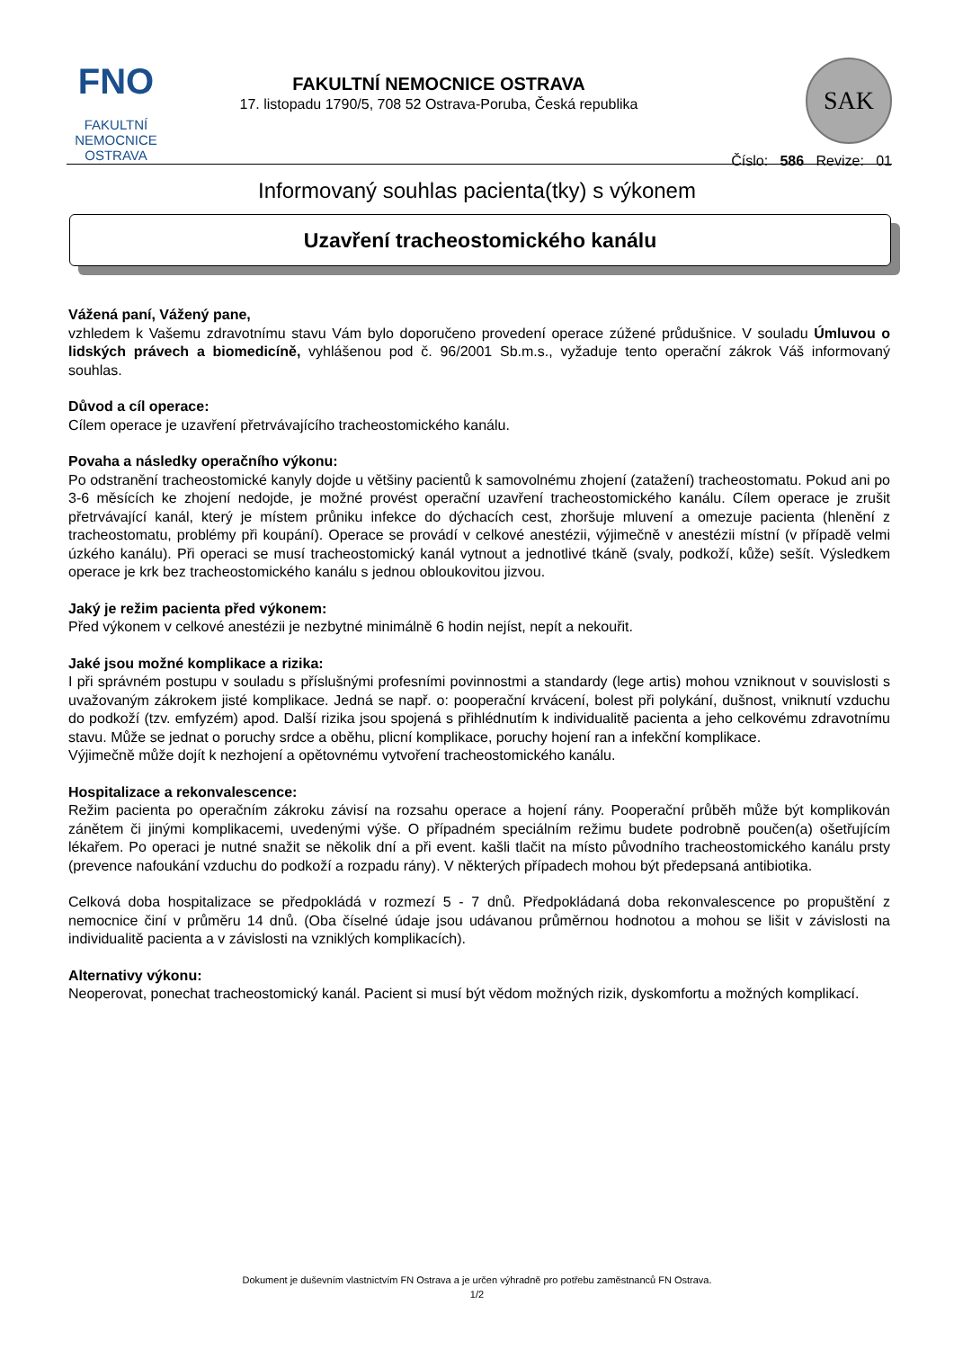FNO
FAKULTNÍ
NEMOCNICE
OSTRAVA
FAKULTNÍ NEMOCNICE OSTRAVA
17. listopadu 1790/5, 708 52 Ostrava-Poruba, Česká republika
SAK
Číslo: 586 Revize: 01
Informovaný souhlas pacienta(tky) s výkonem
Uzavření tracheostomického kanálu
Vážená paní, Vážený pane,
vzhledem k Vašemu zdravotnímu stavu Vám bylo doporučeno provedení operace zúžené průdušnice. V souladu Úmluvou o lidských právech a biomedicíně, vyhlášenou pod č. 96/2001 Sb.m.s., vyžaduje tento operační zákrok Váš informovaný souhlas.
Důvod a cíl operace:
Cílem operace je uzavření přetrvávajícího tracheostomického kanálu.
Povaha a následky operačního výkonu:
Po odstranění tracheostomické kanyly dojde u většiny pacientů k samovolnému zhojení (zatažení) tracheostomatu. Pokud ani po 3-6 měsících ke zhojení nedojde, je možné provést operační uzavření tracheostomického kanálu. Cílem operace je zrušit přetrvávající kanál, který je místem průniku infekce do dýchacích cest, zhoršuje mluvení a omezuje pacienta (hlenění z tracheostomatu, problémy při koupání). Operace se provádí v celkové anestézii, výjimečně v anestézii místní (v případě velmi úzkého kanálu). Při operaci se musí tracheostomický kanál vytnout a jednotlivé tkáně (svaly, podkoží, kůže) sešít. Výsledkem operace je krk bez tracheostomického kanálu s jednou obloukovitou jizvou.
Jaký je režim pacienta před výkonem:
Před výkonem v celkové anestézii je nezbytné minimálně 6 hodin nejíst, nepít a nekouřit.
Jaké jsou možné komplikace a rizika:
I při správném postupu v souladu s příslušnými profesními povinnostmi a standardy (lege artis) mohou vzniknout v souvislosti s uvažovaným zákrokem jisté komplikace. Jedná se např. o: pooperační krvácení, bolest při polykání, dušnost, vniknutí vzduchu do podkoží (tzv. emfyzém) apod. Další rizika jsou spojená s přihlédnutím k individualitě pacienta a jeho celkovému zdravotnímu stavu. Může se jednat o poruchy srdce a oběhu, plicní komplikace, poruchy hojení ran a infekční komplikace.
Výjimečně může dojít k nezhojení a opětovnému vytvoření tracheostomického kanálu.
Hospitalizace a rekonvalescence:
Režim pacienta po operačním zákroku závisí na rozsahu operace a hojení rány. Pooperační průběh může být komplikován zánětem či jinými komplikacemi, uvedenými výše. O případném speciálním režimu budete podrobně poučen(a) ošetřujícím lékařem. Po operaci je nutné snažit se několik dní a při event. kašli tlačit na místo původního tracheostomického kanálu prsty (prevence nafoukání vzduchu do podkoží a rozpadu rány). V některých případech mohou být předepsaná antibiotika.
Celková doba hospitalizace se předpokládá v rozmezí 5 - 7 dnů. Předpokládaná doba rekonvalescence po propuštění z nemocnice činí v průměru 14 dnů. (Oba číselné údaje jsou udávanou průměrnou hodnotou a mohou se lišit v závislosti na individualitě pacienta a v závislosti na vzniklých komplikacích).
Alternativy výkonu:
Neoperovat, ponechat tracheostomický kanál. Pacient si musí být vědom možných rizik, dyskomfortu a možných komplikací.
Dokument je duševním vlastnictvím FN Ostrava a je určen výhradně pro potřebu zaměstnanců FN Ostrava.
1/2